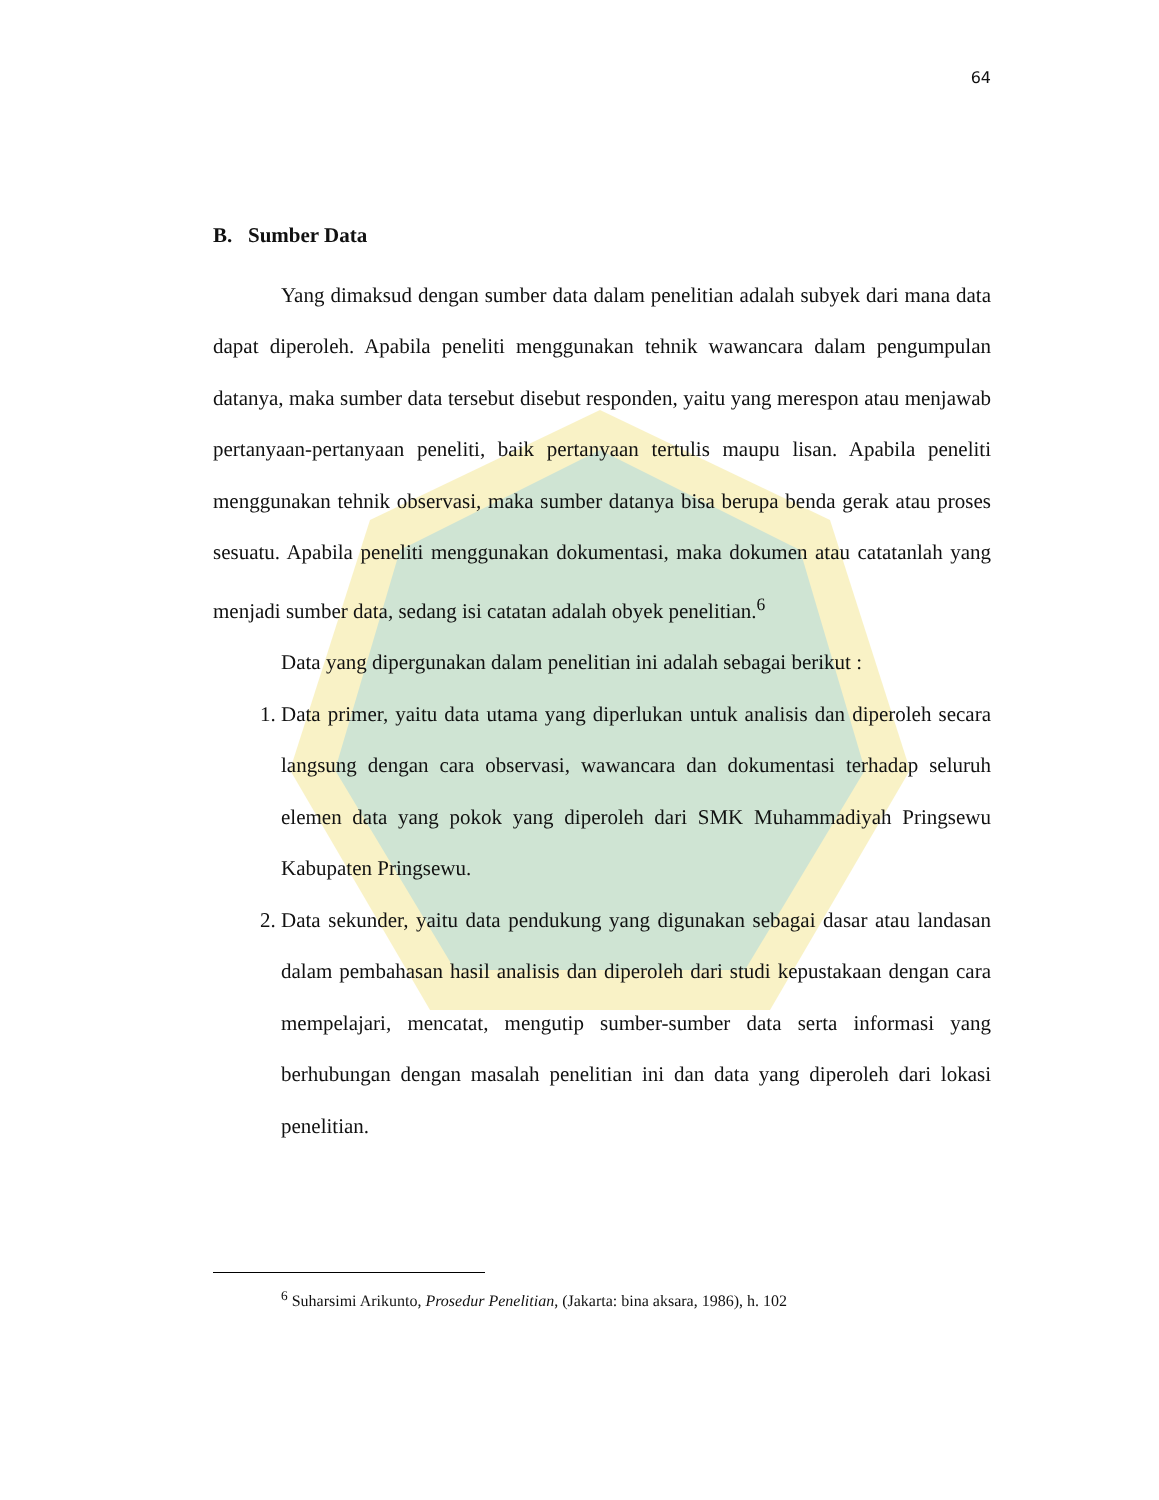64
B. Sumber Data
Yang dimaksud dengan sumber data dalam penelitian adalah subyek dari mana data dapat diperoleh. Apabila peneliti menggunakan tehnik wawancara dalam pengumpulan datanya, maka sumber data tersebut disebut responden, yaitu yang merespon atau menjawab pertanyaan-pertanyaan peneliti, baik pertanyaan tertulis maupu lisan. Apabila peneliti menggunakan tehnik observasi, maka sumber datanya bisa berupa benda gerak atau proses sesuatu. Apabila peneliti menggunakan dokumentasi, maka dokumen atau catatanlah yang menjadi sumber data, sedang isi catatan adalah obyek penelitian.<sup>6</sup>
Data yang dipergunakan dalam penelitian ini adalah sebagai berikut :
1. Data primer, yaitu data utama yang diperlukan untuk analisis dan diperoleh secara langsung dengan cara observasi, wawancara dan dokumentasi terhadap seluruh elemen data yang pokok yang diperoleh dari SMK Muhammadiyah Pringsewu Kabupaten Pringsewu.
2. Data sekunder, yaitu data pendukung yang digunakan sebagai dasar atau landasan dalam pembahasan hasil analisis dan diperoleh dari studi kepustakaan dengan cara mempelajari, mencatat, mengutip sumber-sumber data serta informasi yang berhubungan dengan masalah penelitian ini dan data yang diperoleh dari lokasi penelitian.
<sup>6</sup> Suharsimi Arikunto, Prosedur Penelitian, (Jakarta: bina aksara, 1986), h. 102